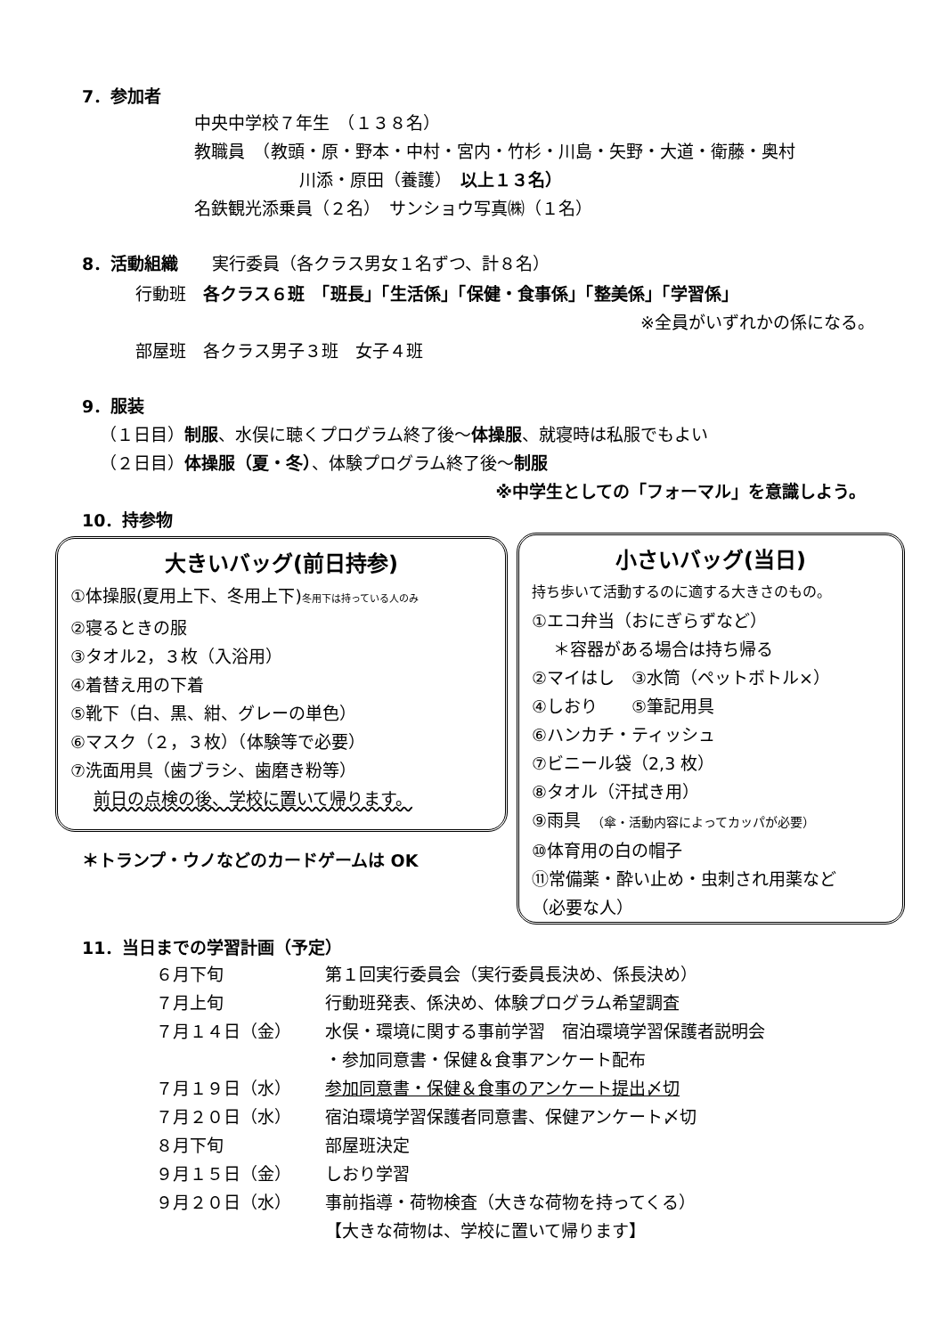7．参加者
中央中学校７年生　（１３８名）
教職員　（教頭・原・野本・中村・宮内・竹杉・川島・矢野・大道・衛藤・奥村
川添・原田（養護）　以上１３名）
名鉄観光添乗員（２名）　サンショウ写真㈱（１名）
8．活動組織　　実行委員（各クラス男女１名ずつ、計８名）
行動班　各クラス６班　「班長」「生活係」「保健・食事係」「整美係」「学習係」
※全員がいずれかの係になる。
部屋班　各クラス男子３班　女子４班
9．服装
（１日目）制服、水俣に聴くプログラム終了後～体操服、就寝時は私服でもよい
（２日目）体操服（夏・冬）、体験プログラム終了後～制服
※中学生としての「フォーマル」を意識しよう。
10．持参物
大きいバッグ(前日持参)
①体操服(夏用上下、冬用上下)冬用下は持っている人のみ
②寝るときの服
③タオル2，３枚（入浴用）
④着替え用の下着
⑤靴下（白、黒、紺、グレーの単色）
⑥マスク（２，３枚）（体験等で必要）
⑦洗面用具（歯ブラシ、歯磨き粉等）
前日の点検の後、学校に置いて帰ります。
＊トランプ・ウノなどのカードゲームは OK
小さいバッグ(当日)
持ち歩いて活動するのに適する大きさのもの。
①エコ弁当（おにぎらずなど）
＊容器がある場合は持ち帰る
②マイはし　③水筒（ペットボトル×）
④しおり　　⑤筆記用具
⑥ハンカチ・ティッシュ
⑦ビニール袋（2,3 枚）
⑧タオル（汗拭き用）
⑨雨具　（傘・活動内容によってカッパが必要）
⑩体育用の白の帽子
⑪常備薬・酔い止め・虫刺され用薬など
（必要な人）
11．当日までの学習計画（予定）
６月下旬 第１回実行委員会（実行委員長決め、係長決め）
７月上旬 行動班発表、係決め、体験プログラム希望調査
７月１４日（金） 水俣・環境に関する事前学習　宿泊環境学習保護者説明会
・参加同意書・保健＆食事アンケート配布
７月１９日（水） 参加同意書・保健＆食事のアンケート提出〆切
７月２０日（水） 宿泊環境学習保護者同意書、保健アンケート〆切
８月下旬 部屋班決定
９月１５日（金） しおり学習
９月２０日（水） 事前指導・荷物検査（大きな荷物を持ってくる）
【大きな荷物は、学校に置いて帰ります】